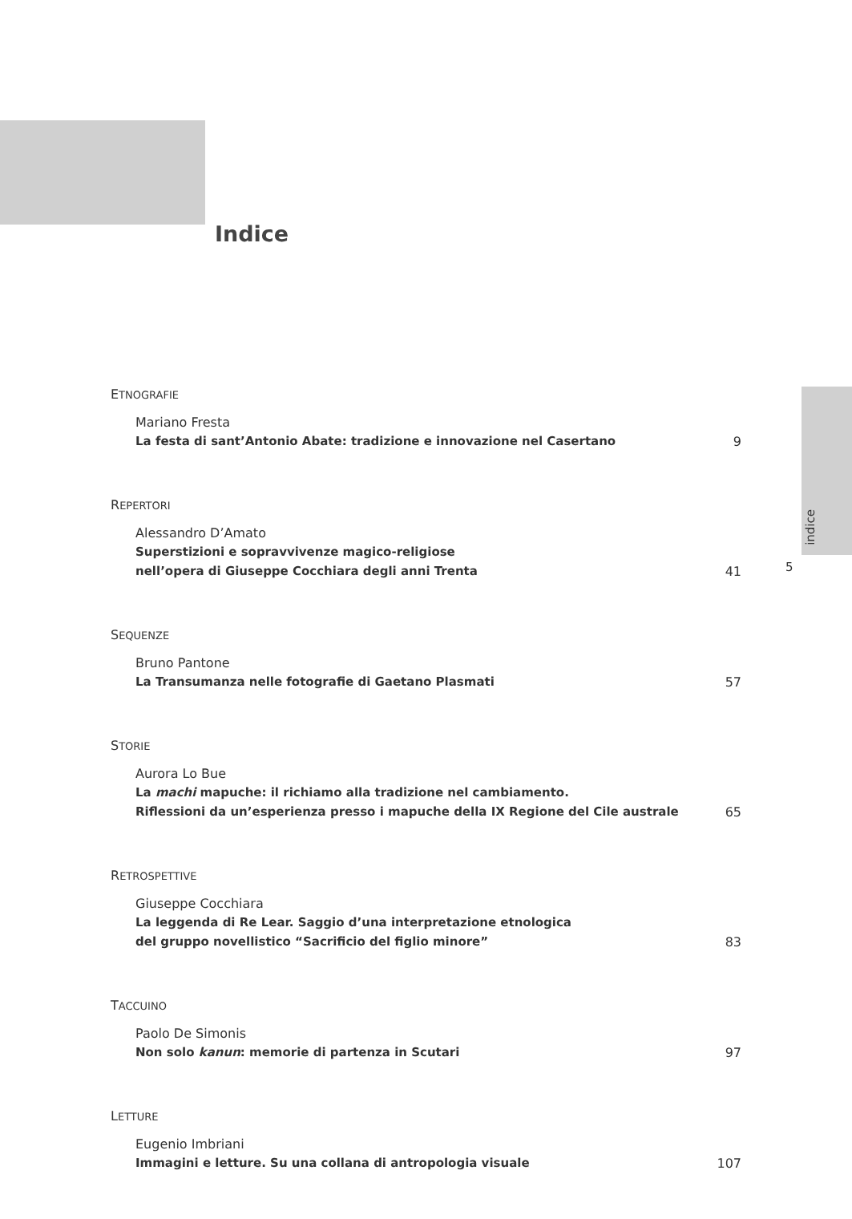Indice
indice
5
ETNOGRAFIE
Mariano Fresta
La festa di sant’Antonio Abate: tradizione e innovazione nel Casertano
9
REPERTORI
Alessandro D’Amato
Superstizioni e sopravvivenze magico-religiose
nell’opera di Giuseppe Cocchiara degli anni Trenta
41
SEQUENZE
Bruno Pantone
La Transumanza nelle fotografie di Gaetano Plasmati
57
STORIE
Aurora Lo Bue
La machi mapuche: il richiamo alla tradizione nel cambiamento.
Riflessioni da un’esperienza presso i mapuche della IX Regione del Cile australe
65
RETROSPETTIVE
Giuseppe Cocchiara
La leggenda di Re Lear. Saggio d’una interpretazione etnologica
del gruppo novellistico “Sacrificio del figlio minore”
83
TACCUINO
Paolo De Simonis
Non solo kanun: memorie di partenza in Scutari
97
LETTURE
Eugenio Imbriani
Immagini e letture. Su una collana di antropologia visuale
107